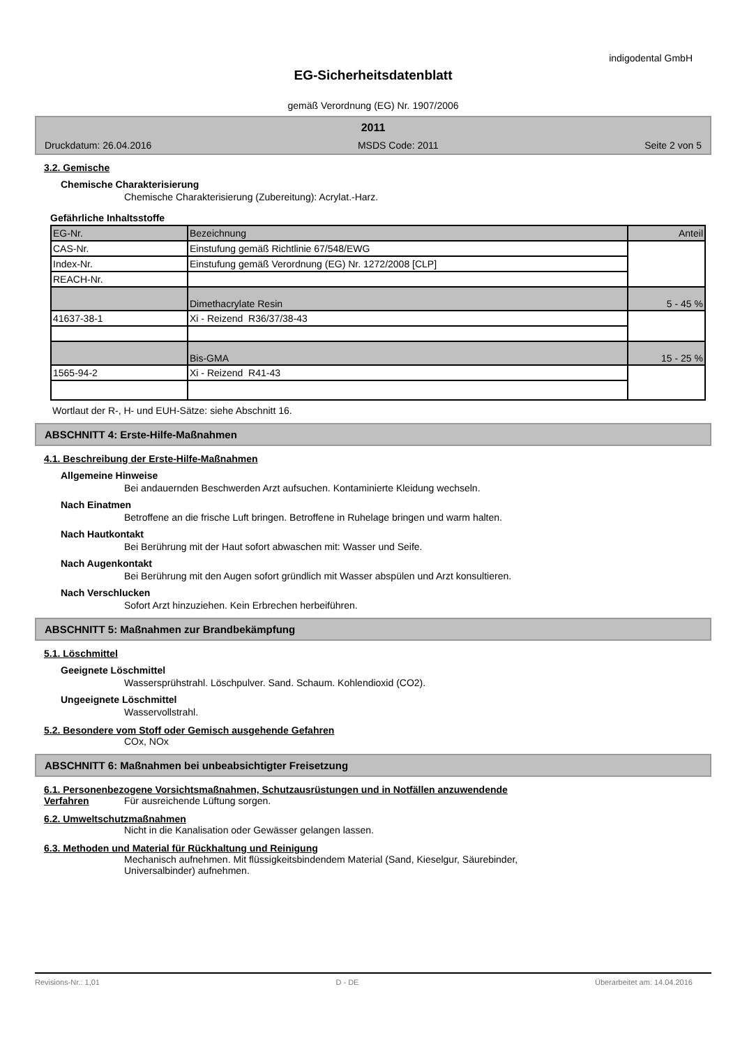indigodental GmbH
EG-Sicherheitsdatenblatt
gemäß Verordnung (EG) Nr. 1907/2006
2011
Druckdatum: 26.04.2016 MSDS Code: 2011 Seite 2 von 5
3.2. Gemische
Chemische Charakterisierung
Chemische Charakterisierung (Zubereitung): Acrylat.-Harz.
Gefährliche Inhaltsstoffe
| EG-Nr. | Bezeichnung | Anteil |
| CAS-Nr. | Einstufung gemäß Richtlinie 67/548/EWG | |
| Index-Nr. | Einstufung gemäß Verordnung (EG) Nr. 1272/2008 [CLP] | |
| REACH-Nr. | | |
| | Dimethacrylate Resin | 5 - 45 % |
| 41637-38-1 | Xi - Reizend R36/37/38-43 | |
| | Bis-GMA | 15 - 25 % |
| 1565-94-2 | Xi - Reizend R41-43 | |
Wortlaut der R-, H- und EUH-Sätze: siehe Abschnitt 16.
ABSCHNITT 4: Erste-Hilfe-Maßnahmen
4.1. Beschreibung der Erste-Hilfe-Maßnahmen
Allgemeine Hinweise
Bei andauernden Beschwerden Arzt aufsuchen. Kontaminierte Kleidung wechseln.
Nach Einatmen
Betroffene an die frische Luft bringen. Betroffene in Ruhelage bringen und warm halten.
Nach Hautkontakt
Bei Berührung mit der Haut sofort abwaschen mit: Wasser und Seife.
Nach Augenkontakt
Bei Berührung mit den Augen sofort gründlich mit Wasser abspülen und Arzt konsultieren.
Nach Verschlucken
Sofort Arzt hinzuziehen. Kein Erbrechen herbeiführen.
ABSCHNITT 5: Maßnahmen zur Brandbekämpfung
5.1. Löschmittel
Geeignete Löschmittel
Wassersprühstrahl. Löschpulver. Sand. Schaum. Kohlendioxid (CO2).
Ungeeignete Löschmittel
Wasservollstrahl.
5.2. Besondere vom Stoff oder Gemisch ausgehende Gefahren
COx, NOx
ABSCHNITT 6: Maßnahmen bei unbeabsichtigter Freisetzung
6.1. Personenbezogene Vorsichtsmaßnahmen, Schutzausrüstungen und in Notfällen anzuwendende
Verfahren Für ausreichende Lüftung sorgen.
6.2. Umweltschutzmaßnahmen
Nicht in die Kanalisation oder Gewässer gelangen lassen.
6.3. Methoden und Material für Rückhaltung und Reinigung
Mechanisch aufnehmen. Mit flüssigkeitsbindendem Material (Sand, Kieselgur, Säurebinder,
Universalbinder) aufnehmen.
Revisions-Nr.: 1,01 D - DE Überarbeitet am: 14.04.2016